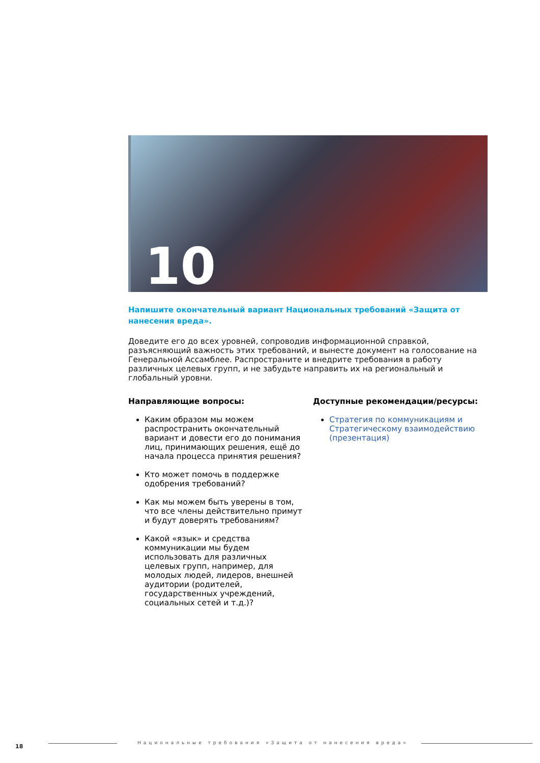10
Напишите окончательный вариант Национальных требований «Защита от нанесения вреда».
Доведите его до всех уровней, сопроводив информационной справкой, разъясняющий важность этих требований, и вынесте документ на голосование на Генеральной Ассамблее. Распространите и внедрите требования в работу различных целевых групп, и не забудьте направить их на региональный и глобальный уровни.
Направляющие вопросы:
Каким образом мы можем распространить окончательный вариант и довести его до понимания лиц, принимающих решения, ещё до начала процесса принятия решения?
Кто может помочь в поддержке одобрения требований?
Как мы можем быть уверены в том, что все члены действительно примут и будут доверять требованиям?
Какой «язык» и средства коммуникации мы будем использовать для различных целевых групп, например, для молодых людей, лидеров, внешней аудитории (родителей, государственных учреждений, социальных сетей и т.д.)?
Доступные рекомендации/ресурсы:
Стратегия по коммуникациям и Стратегическому взаимодействию (презентация)
18
Национальные требования «Защита от нанесения вреда»